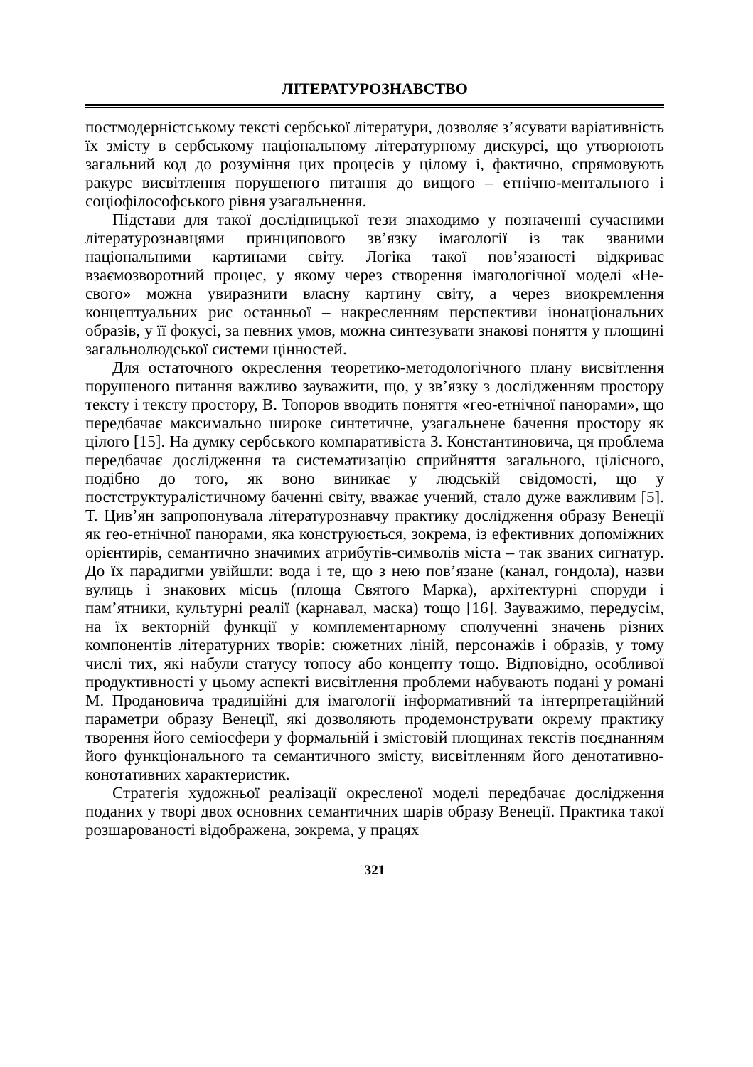ЛІТЕРАТУРОЗНАВСТВО
постмодерністському тексті сербської літератури, дозволяє з’ясувати варіативність їх змісту в сербському національному літературному дискурсі, що утворюють загальний код до розуміння цих процесів у цілому і, фактично, спрямовують ракурс висвітлення порушеного питання до вищого – етнічно-ментального і соціофілософського рівня узагальнення.
Підстави для такої дослідницької тези знаходимо у позначенні сучасними літературознавцями принципового зв’язку імагології із так званими національними картинами світу. Логіка такої пов’язаності відкриває взаємозворотний процес, у якому через створення імагологічної моделі «Не-свого» можна увиразнити власну картину світу, а через виокремлення концептуальних рис останньої – накресленням перспективи інонаціональних образів, у її фокусі, за певних умов, можна синтезувати знакові поняття у площині загальнолюдської системи цінностей.
Для остаточного окреслення теоретико-методологічного плану висвітлення порушеного питання важливо зауважити, що, у зв’язку з дослідженням простору тексту і тексту простору, В. Топоров вводить поняття «гео-етнічної панорами», що передбачає максимально широке синтетичне, узагальнене бачення простору як цілого [15]. На думку сербського компаративіста З. Константиновича, ця проблема передбачає дослідження та систематизацію сприйняття загального, цілісного, подібно до того, як воно виникає у людській свідомості, що у постструктуралістичному баченні світу, вважає учений, стало дуже важливим [5]. Т. Цив’ян запропонувала літературознавчу практику дослідження образу Венеції як гео-етнічної панорами, яка конструюється, зокрема, із ефективних допоміжних орієнтирів, семантично значимих атрибутів-символів міста – так званих сигнатур. До їх парадигми увійшли: вода і те, що з нею пов’язане (канал, гондола), назви вулиць і знакових місць (площа Святого Марка), архітектурні споруди і пам’ятники, культурні реалії (карнавал, маска) тощо [16]. Зауважимо, передусім, на їх векторній функції у комплементарному сполученні значень різних компонентів літературних творів: сюжетних ліній, персонажів і образів, у тому числі тих, які набули статусу топосу або концепту тощо. Відповідно, особливої продуктивності у цьому аспекті висвітлення проблеми набувають подані у романі М. Продановича традиційні для імагології інформативний та інтерпретаційний параметри образу Венеції, які дозволяють продемонструвати окрему практику творення його семіосфери у формальній і змістовій площинах текстів поєднанням його функціонального та семантичного змісту, висвітленням його денотативно-конотативних характеристик.
Стратегія художньої реалізації окресленої моделі передбачає дослідження поданих у творі двох основних семантичних шарів образу Венеції. Практика такої розшарованості відображена, зокрема, у працях
321